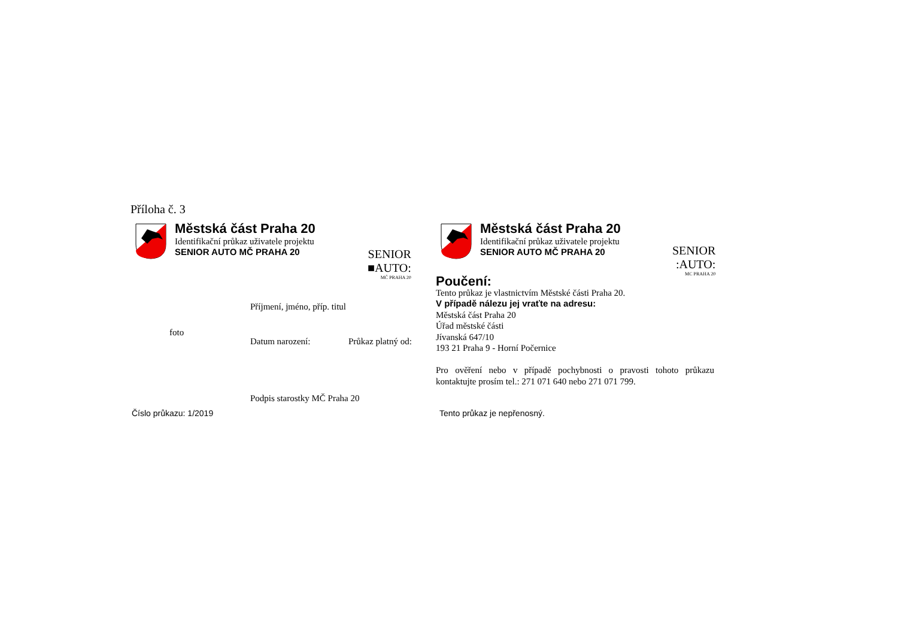Příloha č. 3
Městská část Praha 20
Identifikační průkaz uživatele projektu
SENIOR AUTO MČ PRAHA 20
SENIOR
■AUTO:
MČ PRAHA 20
Příjmení, jméno, příp. titul
foto
Datum narození: Průkaz platný od:
Podpis starostky MČ Praha 20
Číslo průkazu: 1/2019
Městská část Praha 20
Identifikační průkaz uživatele projektu
SENIOR AUTO MČ PRAHA 20
SENIOR
:AUTO:
MC PRAHA 20
Poučení:
Tento průkaz je vlastnictvím Městské části Praha 20.
V případě nálezu jej vraťte na adresu:
Městská část Praha 20
Úřad městské části
Jívanská 647/10
193 21 Praha 9 - Horní Počernice
Pro ověření nebo v případě pochybnosti o pravosti tohoto průkazu kontaktujte prosím tel.: 271 071 640 nebo 271 071 799.
Tento průkaz je nepřenosný.